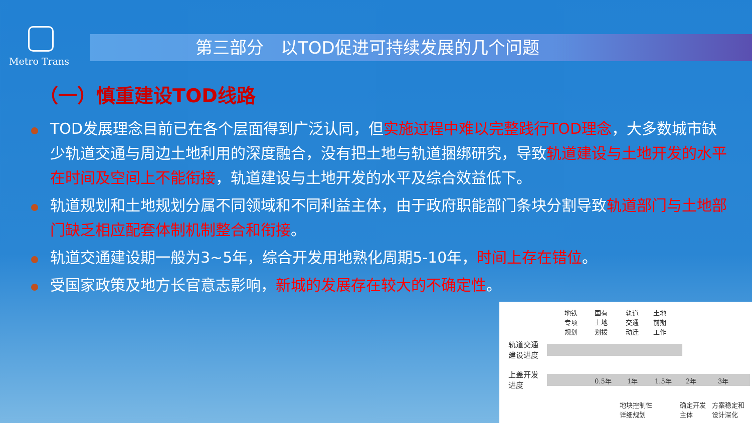Metro Trans
第三部分　以TOD促进可持续发展的几个问题
（一）慎重建设TOD线路
TOD发展理念目前已在各个层面得到广泛认同，但实施过程中难以完整践行TOD理念，大多数城市缺少轨道交通与周边土地利用的深度融合，没有把土地与轨道捆绑研究，导致轨道建设与土地开发的水平在时间及空间上不能衔接，轨道建设与土地开发的水平及综合效益低下。
轨道规划和土地规划分属不同领域和不同利益主体，由于政府职能部门条块分割导致轨道部门与土地部门缺乏相应配套体制机制整合和衔接。
轨道交通建设期一般为3~5年，综合开发用地熟化周期5-10年，时间上存在错位。
受国家政策及地方长官意志影响，新城的发展存在较大的不确定性。
地铁
专项
规划
国有
土地
划拨
轨道
交通
动迁
土地
前期
工作
轨道交通
建设进度
上盖开发
进度
0.5年 1年 1.5年 2年 3年
地块控制性
详细规划
确定开发
主体
方案稳定和
设计深化